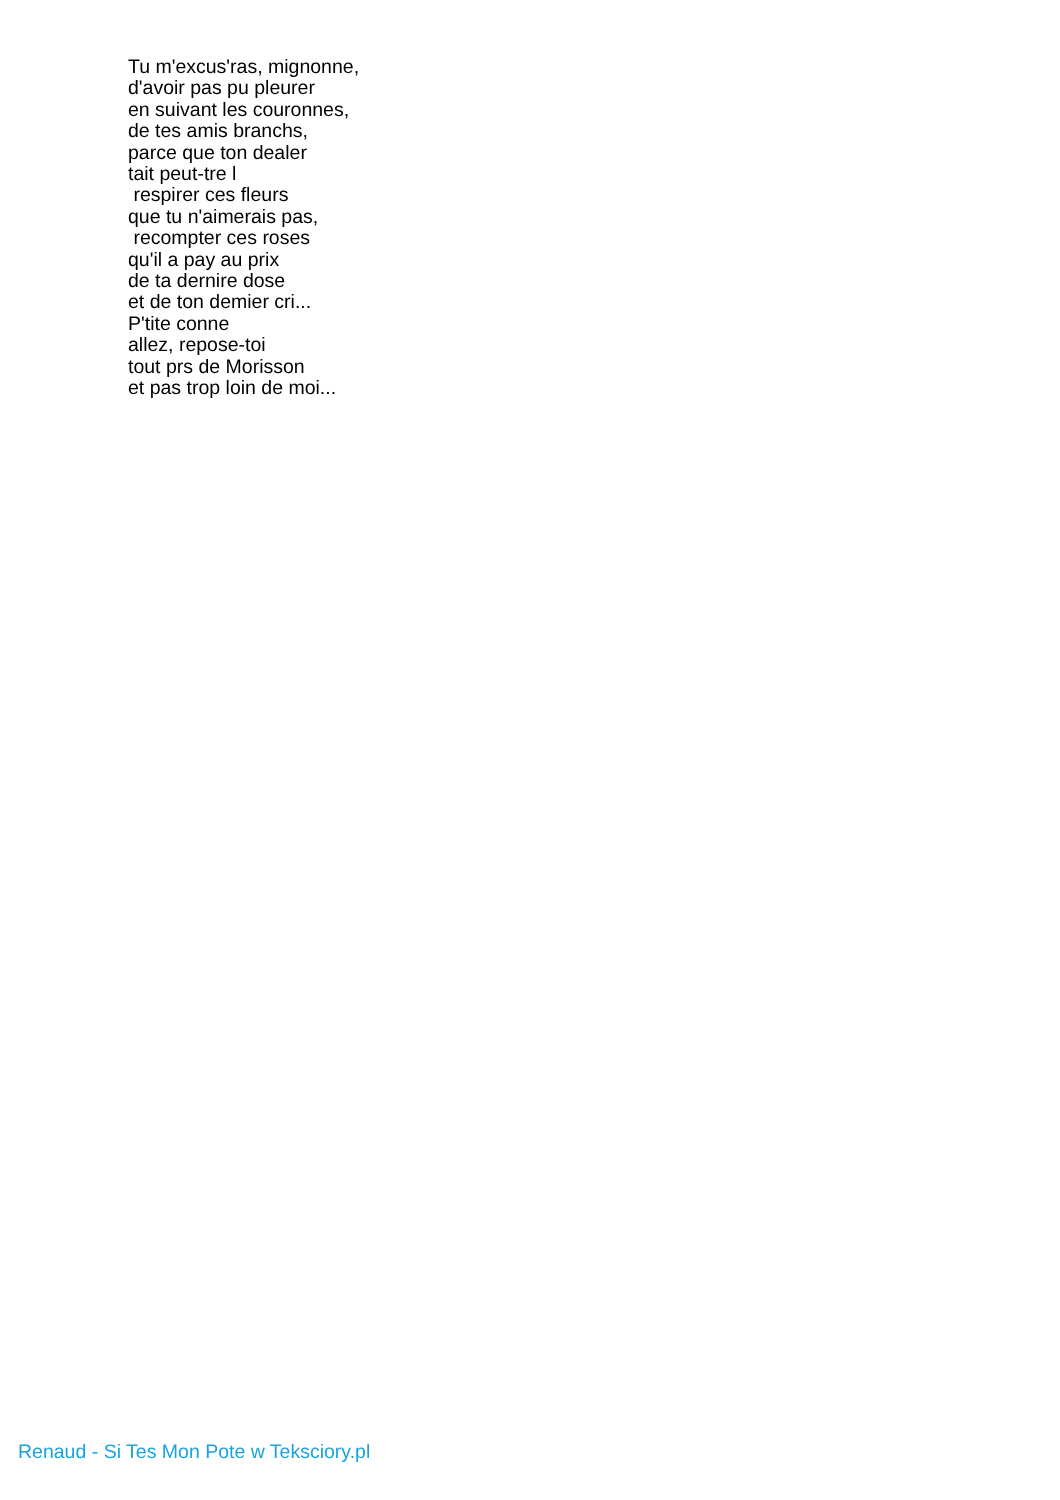Tu m'excus'ras, mignonne, d'avoir pas pu pleurer en suivant les couronnes, de tes amis branchs, parce que ton dealer tait peut-tre l respirer ces fleurs que tu n'aimerais pas, recompter ces roses qu'il a pay au prix de ta dernire dose et de ton demier cri... P'tite conne allez, repose-toi tout prs de Morisson et pas trop loin de moi...
Renaud - Si Tes Mon Pote w Teksciory.pl